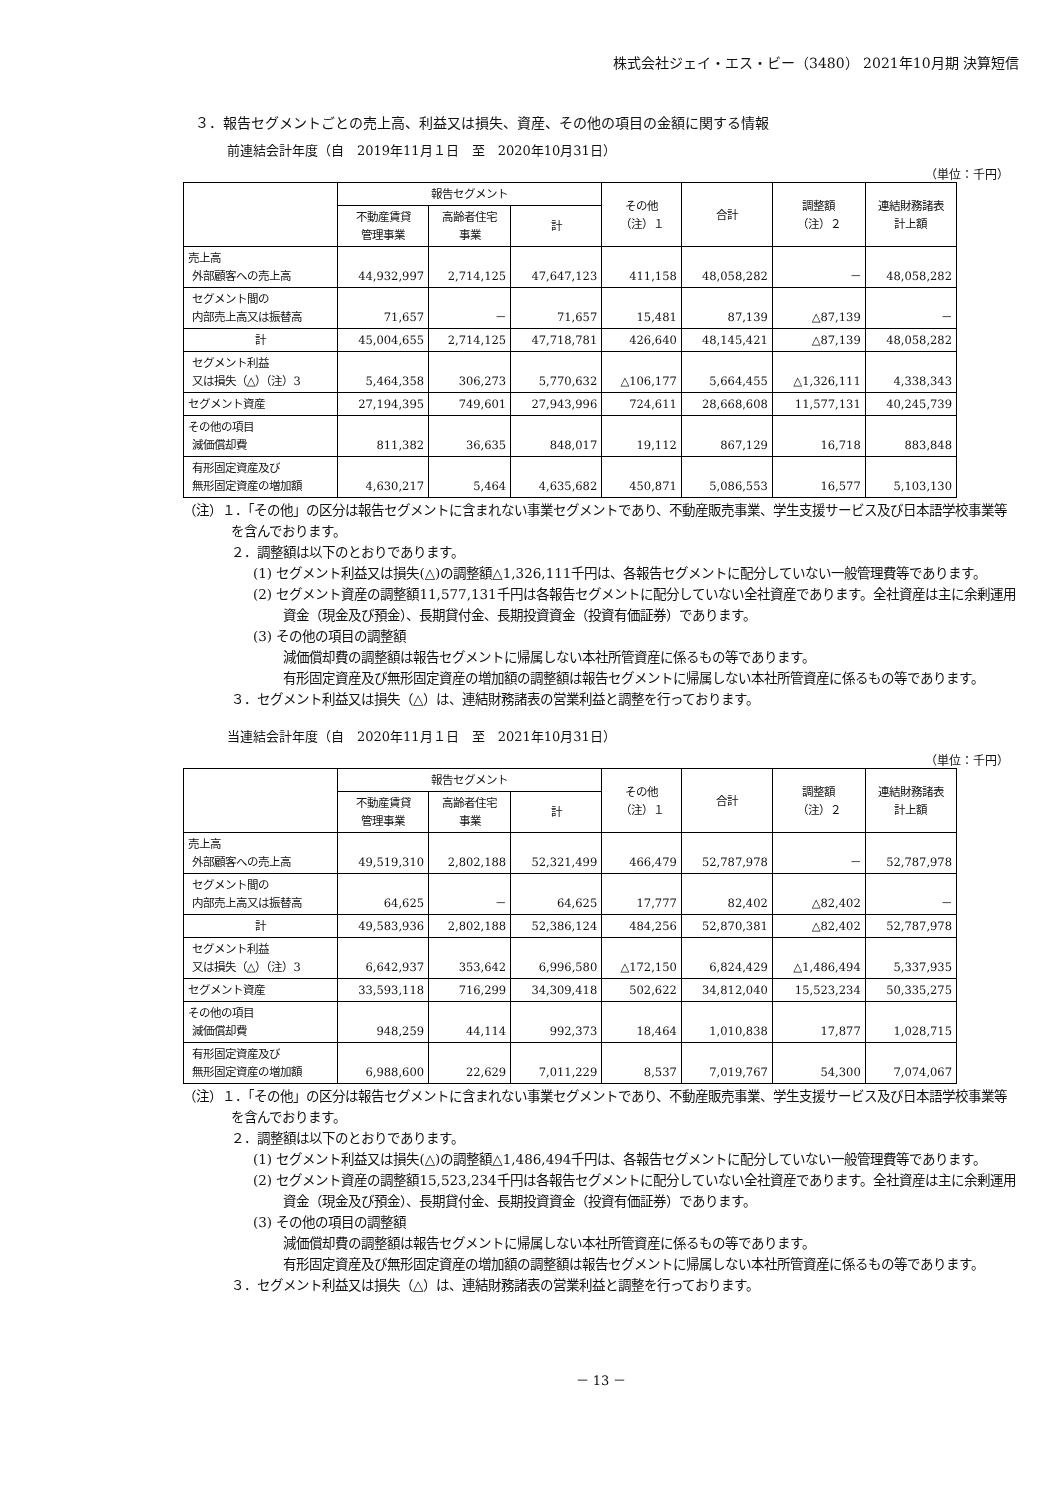株式会社ジェイ・エス・ビー（3480） 2021年10月期 決算短信
３．報告セグメントごとの売上高、利益又は損失、資産、その他の項目の金額に関する情報
前連結会計年度（自　2019年11月１日　至　2020年10月31日）
（単位：千円）
| | 報告セグメント | | | その他 （注）１ | 合計 | 調整額 （注）２ | 連結財務諸表 計上額 |
| --- | --- | --- | --- | --- | --- | --- | --- |
| | 不動産賃貸 管理事業 | 高齢者住宅 事業 | 計 | | | | |
| 売上高 外部顧客への売上高 | 44,932,997 | 2,714,125 | 47,647,123 | 411,158 | 48,058,282 | － | 48,058,282 |
| セグメント間の 内部売上高又は振替高 | 71,657 | － | 71,657 | 15,481 | 87,139 | △87,139 | － |
| 計 | 45,004,655 | 2,714,125 | 47,718,781 | 426,640 | 48,145,421 | △87,139 | 48,058,282 |
| セグメント利益 又は損失（△）（注）3 | 5,464,358 | 306,273 | 5,770,632 | △106,177 | 5,664,455 | △1,326,111 | 4,338,343 |
| セグメント資産 | 27,194,395 | 749,601 | 27,943,996 | 724,611 | 28,668,608 | 11,577,131 | 40,245,739 |
| その他の項目 減価償却費 | 811,382 | 36,635 | 848,017 | 19,112 | 867,129 | 16,718 | 883,848 |
| 有形固定資産及び 無形固定資産の増加額 | 4,630,217 | 5,464 | 4,635,682 | 450,871 | 5,086,553 | 16,577 | 5,103,130 |
（注）１．「その他」の区分は報告セグメントに含まれない事業セグメントであり、不動産販売事業、学生支援サービス及び日本語学校事業等を含んでおります。
２．調整額は以下のとおりであります。
(1) セグメント利益又は損失(△)の調整額△1,326,111千円は、各報告セグメントに配分していない一般管理費等であります。
(2) セグメント資産の調整額11,577,131千円は各報告セグメントに配分していない全社資産であります。全社資産は主に余剰運用資金（現金及び預金）、長期貸付金、長期投資資金（投資有価証券）であります。
(3) その他の項目の調整額
減価償却費の調整額は報告セグメントに帰属しない本社所管資産に係るもの等であります。
有形固定資産及び無形固定資産の増加額の調整額は報告セグメントに帰属しない本社所管資産に係るもの等であります。
３．セグメント利益又は損失（△）は、連結財務諸表の営業利益と調整を行っております。
当連結会計年度（自　2020年11月１日　至　2021年10月31日）
（単位：千円）
| | 報告セグメント | | | その他 （注）１ | 合計 | 調整額 （注）２ | 連結財務諸表 計上額 |
| --- | --- | --- | --- | --- | --- | --- | --- |
| | 不動産賃貸 管理事業 | 高齢者住宅 事業 | 計 | | | | |
| 売上高 外部顧客への売上高 | 49,519,310 | 2,802,188 | 52,321,499 | 466,479 | 52,787,978 | － | 52,787,978 |
| セグメント間の 内部売上高又は振替高 | 64,625 | － | 64,625 | 17,777 | 82,402 | △82,402 | － |
| 計 | 49,583,936 | 2,802,188 | 52,386,124 | 484,256 | 52,870,381 | △82,402 | 52,787,978 |
| セグメント利益 又は損失（△）（注）3 | 6,642,937 | 353,642 | 6,996,580 | △172,150 | 6,824,429 | △1,486,494 | 5,337,935 |
| セグメント資産 | 33,593,118 | 716,299 | 34,309,418 | 502,622 | 34,812,040 | 15,523,234 | 50,335,275 |
| その他の項目 減価償却費 | 948,259 | 44,114 | 992,373 | 18,464 | 1,010,838 | 17,877 | 1,028,715 |
| 有形固定資産及び 無形固定資産の増加額 | 6,988,600 | 22,629 | 7,011,229 | 8,537 | 7,019,767 | 54,300 | 7,074,067 |
（注）１．「その他」の区分は報告セグメントに含まれない事業セグメントであり、不動産販売事業、学生支援サービス及び日本語学校事業等を含んでおります。
２．調整額は以下のとおりであります。
(1) セグメント利益又は損失(△)の調整額△1,486,494千円は、各報告セグメントに配分していない一般管理費等であります。
(2) セグメント資産の調整額15,523,234千円は各報告セグメントに配分していない全社資産であります。全社資産は主に余剰運用資金（現金及び預金）、長期貸付金、長期投資資金（投資有価証券）であります。
(3) その他の項目の調整額
減価償却費の調整額は報告セグメントに帰属しない本社所管資産に係るもの等であります。
有形固定資産及び無形固定資産の増加額の調整額は報告セグメントに帰属しない本社所管資産に係るもの等であります。
３．セグメント利益又は損失（△）は、連結財務諸表の営業利益と調整を行っております。
－ 13 －